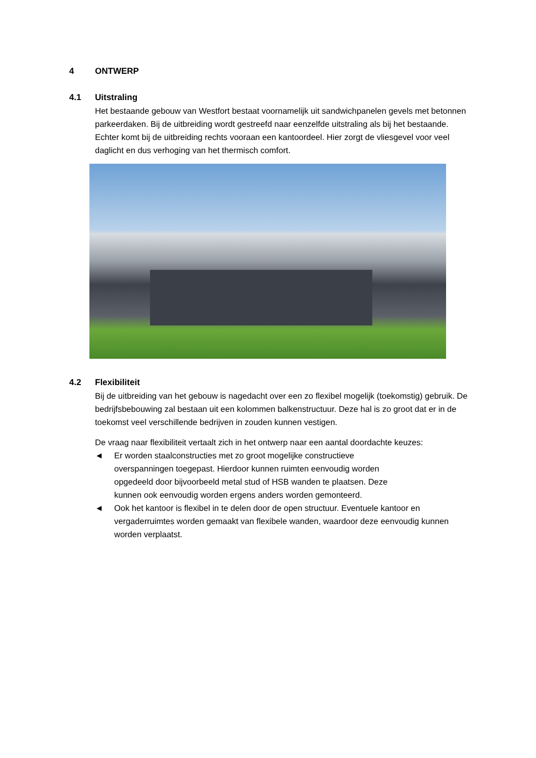4 ONTWERP
4.1 Uitstraling
Het bestaande gebouw van Westfort bestaat voornamelijk uit sandwichpanelen gevels met betonnen parkeerdaken. Bij de uitbreiding wordt gestreefd naar eenzelfde uitstraling als bij het bestaande. Echter komt bij de uitbreiding rechts vooraan een kantoordeel. Hier zorgt de vliesgevel voor veel daglicht en dus verhoging van het thermisch comfort.
4.2 Flexibiliteit
Bij de uitbreiding van het gebouw is nagedacht over een zo flexibel mogelijk (toekomstig) gebruik. De bedrijfsbebouwing zal bestaan uit een kolommen balkenstructuur. Deze hal is zo groot dat er in de toekomst veel verschillende bedrijven in zouden kunnen vestigen.
De vraag naar flexibiliteit vertaalt zich in het ontwerp naar een aantal doordachte keuzes:
◄ Er worden staalconstructies met zo groot mogelijke constructieve overspanningen toegepast. Hierdoor kunnen ruimten eenvoudig worden opgedeeld door bijvoorbeeld metal stud of HSB wanden te plaatsen. Deze kunnen ook eenvoudig worden ergens anders worden gemonteerd.
◄ Ook het kantoor is flexibel in te delen door de open structuur. Eventuele kantoor en vergaderruimtes worden gemaakt van flexibele wanden, waardoor deze eenvoudig kunnen worden verplaatst.